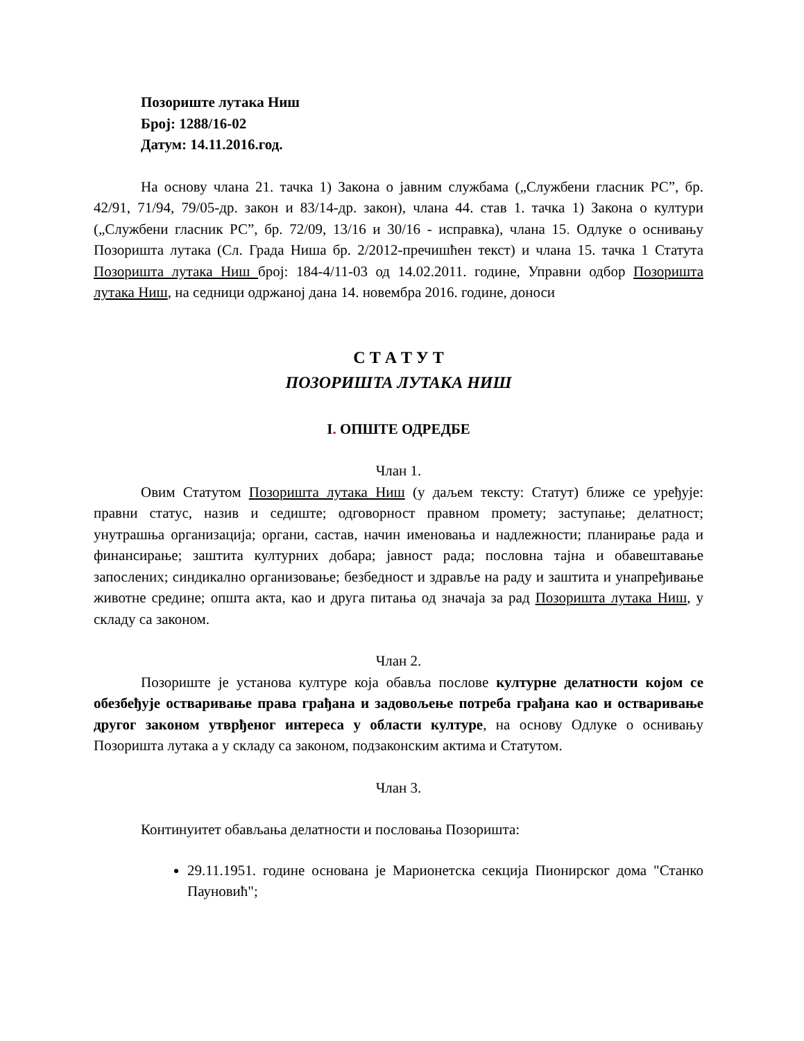Позориште лутака Ниш
Број: 1288/16-02
Датум: 14.11.2016.год.
На основу члана 21. тачка 1) Закона о јавним службама („Службени гласник РС”, бр. 42/91, 71/94, 79/05-др. закон и 83/14-др. закон), члана 44. став 1. тачка 1) Закона о култури („Службени гласник РС”, бр. 72/09, 13/16 и 30/16 - исправка), члана 15. Одлуке о оснивању Позоришта лутака (Сл. Града Ниша бр. 2/2012-пречишћен текст) и члана 15. тачка 1 Статута Позоришта лутака Ниш број: 184-4/11-03 од 14.02.2011. године, Управни одбор Позоришта лутака Ниш, на седници одржаној дана 14. новембра 2016. године, доноси
С Т А Т У Т
ПОЗОРИШТА ЛУТАКА НИШ
I. ОПШТЕ ОДРЕДБЕ
Члан 1.
Овим Статутом Позоришта лутака Ниш (у даљем тексту: Статут) ближе се уређује: правни статус, назив и седиште; одговорност правном промету; заступање; делатност; унутрашња организација; органи, састав, начин именовања и надлежности; планирање рада и финансирање; заштита културних добара; јавност рада; пословна тајна и обавештавање запослених; синдикално организовање; безбедност и здравље на раду и заштита и унапређивање животне средине; општа акта, као и друга питања од значаја за рад Позоришта лутака Ниш, у складу са законом.
Члан 2.
Позориште је установа културе која обавља послове културне делатности којом се обезбеђује остваривање права грађана и задовољење потреба грађана као и остваривање другог законом утврђеног интереса у области културе, на основу Одлуке о оснивању Позоришта лутака а у складу са законом, подзаконским актима и Статутом.
Члан 3.
Континуитет обављања делатности и пословања Позоришта:
29.11.1951. године основана је Марионетска секција Пионирског дома "Станко Пауновић";